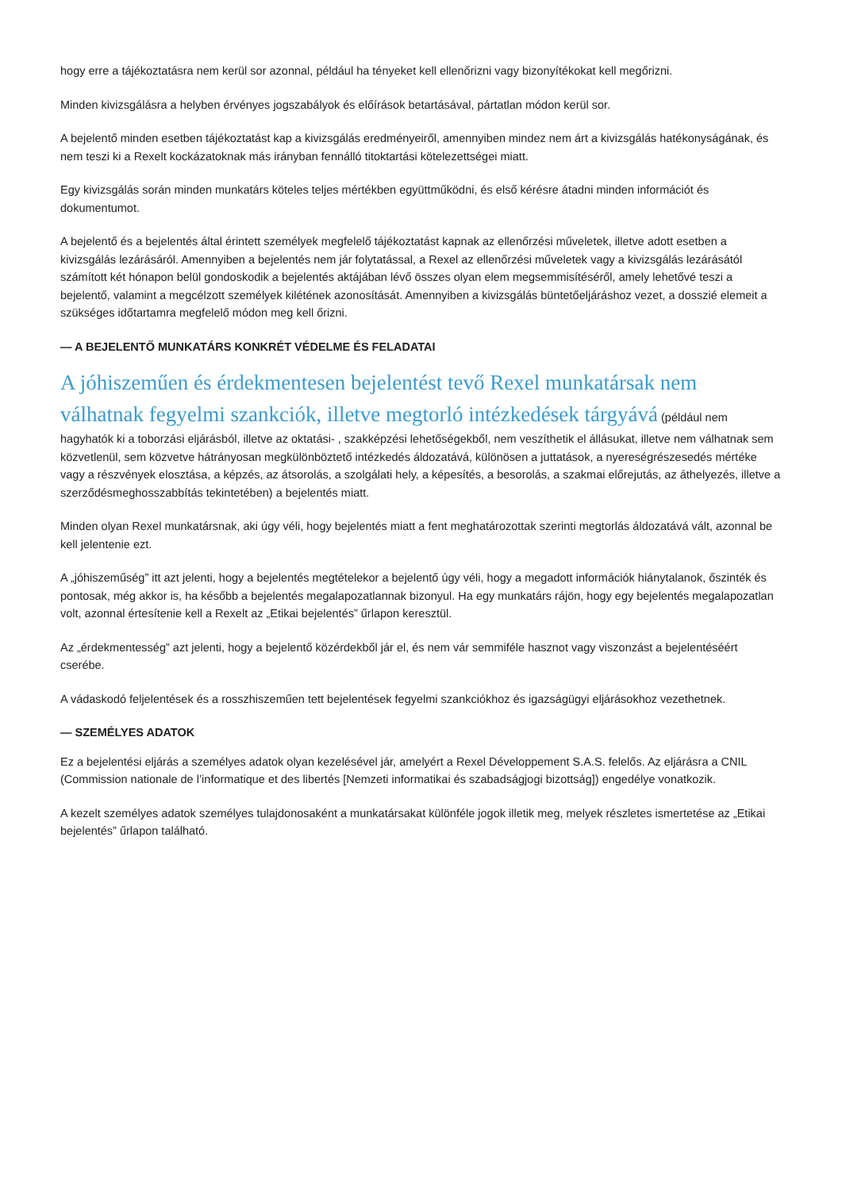hogy erre a tájékoztatásra nem kerül sor azonnal, például ha tényeket kell ellenőrizni vagy bizonyítékokat kell megőrizni.
Minden kivizsgálásra a helyben érvényes jogszabályok és előírások betartásával, pártatlan módon kerül sor.
A bejelentő minden esetben tájékoztatást kap a kivizsgálás eredményeiről, amennyiben mindez nem árt a kivizsgálás hatékonyságának, és nem teszi ki a Rexelt kockázatoknak más irányban fennálló titoktartási kötelezettségei miatt.
Egy kivizsgálás során minden munkatárs köteles teljes mértékben együttműködni, és első kérésre átadni minden információt és dokumentumot.
A bejelentő és a bejelentés által érintett személyek megfelelő tájékoztatást kapnak az ellenőrzési műveletek, illetve adott esetben a kivizsgálás lezárásáról. Amennyiben a bejelentés nem jár folytatással, a Rexel az ellenőrzési műveletek vagy a kivizsgálás lezárásától számított két hónapon belül gondoskodik a bejelentés aktájában lévő összes olyan elem megsemmisítéséről, amely lehetővé teszi a bejelentő, valamint a megcélzott személyek kilétének azonosítását. Amennyiben a kivizsgálás büntetőeljáráshoz vezet, a dosszié elemeit a szükséges időtartamra megfelelő módon meg kell őrizni.
— A BEJELENTŐ MUNKATÁRS KONKRÉT VÉDELME ÉS FELADATAI
A jóhiszeműen és érdekmentesen bejelentést tevő Rexel munkatársak nem válhatnak fegyelmi szankciók, illetve megtorló intézkedések tárgyává (például nem hagyhatók ki a toborzási eljárásból, illetve az oktatási- , szakképzési lehetőségekből, nem veszíthetik el állásukat, illetve nem válhatnak sem közvetlenül, sem közvetve hátrányosan megkülönböztető intézkedés áldozatává, különösen a juttatások, a nyereségrészesedés mértéke vagy a részvények elosztása, a képzés, az átsorolás, a szolgálati hely, a képesítés, a besorolás, a szakmai előrejutás, az áthelyezés, illetve a szerződésmeghosszabbítás tekintetében) a bejelentés miatt.
Minden olyan Rexel munkatársnak, aki úgy véli, hogy bejelentés miatt a fent meghatározottak szerinti megtorlás áldozatává vált, azonnal be kell jelentenie ezt.
A „jóhiszeműség” itt azt jelenti, hogy a bejelentés megtételekor a bejelentő úgy véli, hogy a megadott információk hiánytalanok, őszinték és pontosak, még akkor is, ha később a bejelentés megalapozatlannak bizonyul. Ha egy munkatárs rájön, hogy egy bejelentés megalapozatlan volt, azonnal értesítenie kell a Rexelt az „Etikai bejelentés” űrlapon keresztül.
Az „érdekmentesség” azt jelenti, hogy a bejelentő közérdekből jár el, és nem vár semmiféle hasznot vagy viszonzást a bejelentéséért cserébe.
A vádaskodó feljelentések és a rosszhiszeműen tett bejelentések fegyelmi szankciókhoz és igazságügyi eljárásokhoz vezethetnek.
— SZEMÉLYES ADATOK
Ez a bejelentési eljárás a személyes adatok olyan kezelésével jár, amelyért a Rexel Développement S.A.S. felelős. Az eljárásra a CNIL (Commission nationale de l’informatique et des libertés [Nemzeti informatikai és szabadságjogi bizottság]) engedélye vonatkozik.
A kezelt személyes adatok személyes tulajdonosaként a munkatársakat különféle jogok illetik meg, melyek részletes ismertetése az „Etikai bejelentés” űrlapon található.